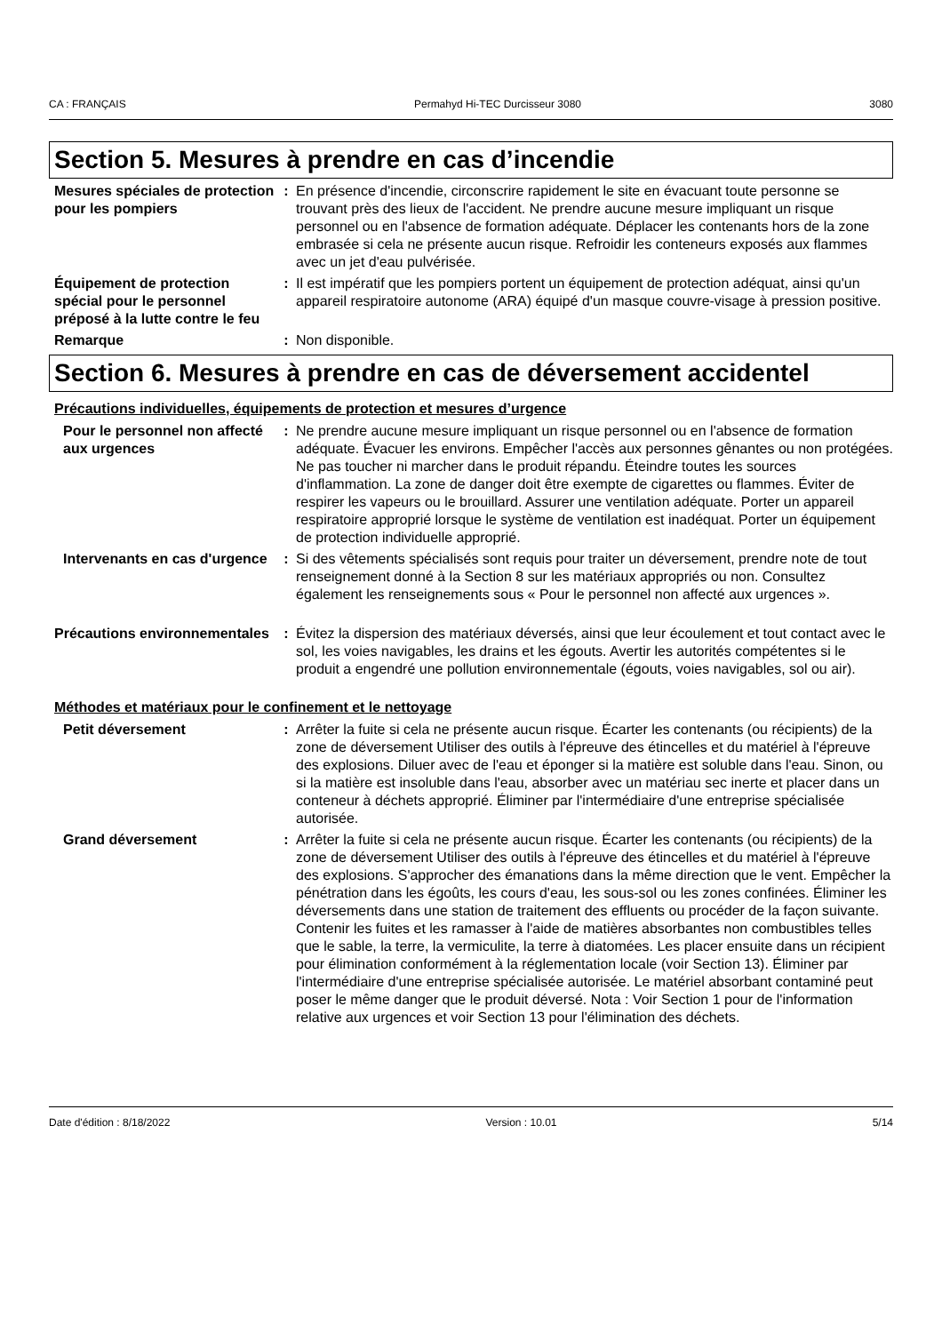CA : FRANÇAIS Permahyd Hi-TEC Durcisseur 3080 3080
Section 5. Mesures à prendre en cas d’incendie
Mesures spéciales de protection pour les pompiers
: En présence d'incendie, circonscrire rapidement le site en évacuant toute personne se trouvant près des lieux de l'accident. Ne prendre aucune mesure impliquant un risque personnel ou en l'absence de formation adéquate. Déplacer les contenants hors de la zone embrasée si cela ne présente aucun risque. Refroidir les conteneurs exposés aux flammes avec un jet d'eau pulvérisée.
Équipement de protection spécial pour le personnel préposé à la lutte contre le feu
: Il est impératif que les pompiers portent un équipement de protection adéquat, ainsi qu'un appareil respiratoire autonome (ARA) équipé d'un masque couvre-visage à pression positive.
Remarque : Non disponible.
Section 6. Mesures à prendre en cas de déversement accidentel
Précautions individuelles, équipements de protection et mesures d’urgence
Pour le personnel non affecté aux urgences
: Ne prendre aucune mesure impliquant un risque personnel ou en l'absence de formation adéquate. Évacuer les environs. Empêcher l'accès aux personnes gênantes ou non protégées. Ne pas toucher ni marcher dans le produit répandu. Éteindre toutes les sources d'inflammation. La zone de danger doit être exempte de cigarettes ou flammes. Éviter de respirer les vapeurs ou le brouillard. Assurer une ventilation adéquate. Porter un appareil respiratoire approprié lorsque le système de ventilation est inadéquat. Porter un équipement de protection individuelle approprié.
Intervenants en cas d'urgence
: Si des vêtements spécialisés sont requis pour traiter un déversement, prendre note de tout renseignement donné à la Section 8 sur les matériaux appropriés ou non. Consultez également les renseignements sous « Pour le personnel non affecté aux urgences ».
Précautions environnementales
: Évitez la dispersion des matériaux déversés, ainsi que leur écoulement et tout contact avec le sol, les voies navigables, les drains et les égouts. Avertir les autorités compétentes si le produit a engendré une pollution environnementale (égouts, voies navigables, sol ou air).
Méthodes et matériaux pour le confinement et le nettoyage
Petit déversement : Arrêter la fuite si cela ne présente aucun risque. Écarter les contenants (ou récipients) de la zone de déversement Utiliser des outils à l'épreuve des étincelles et du matériel à l'épreuve des explosions. Diluer avec de l'eau et éponger si la matière est soluble dans l'eau. Sinon, ou si la matière est insoluble dans l'eau, absorber avec un matériau sec inerte et placer dans un conteneur à déchets approprié. Éliminer par l'intermédiaire d'une entreprise spécialisée autorisée.
Grand déversement : Arrêter la fuite si cela ne présente aucun risque. Écarter les contenants (ou récipients) de la zone de déversement Utiliser des outils à l'épreuve des étincelles et du matériel à l'épreuve des explosions. S'approcher des émanations dans la même direction que le vent. Empêcher la pénétration dans les égoûts, les cours d'eau, les sous-sol ou les zones confinées. Éliminer les déversements dans une station de traitement des effluents ou procéder de la façon suivante. Contenir les fuites et les ramasser à l'aide de matières absorbantes non combustibles telles que le sable, la terre, la vermiculite, la terre à diatomées. Les placer ensuite dans un récipient pour élimination conformément à la réglementation locale (voir Section 13). Éliminer par l'intermédiaire d'une entreprise spécialisée autorisée. Le matériel absorbant contaminé peut poser le même danger que le produit déversé. Nota : Voir Section 1 pour de l'information relative aux urgences et voir Section 13 pour l'élimination des déchets.
Date d'édition : 8/18/2022 Version : 10.01 5/14